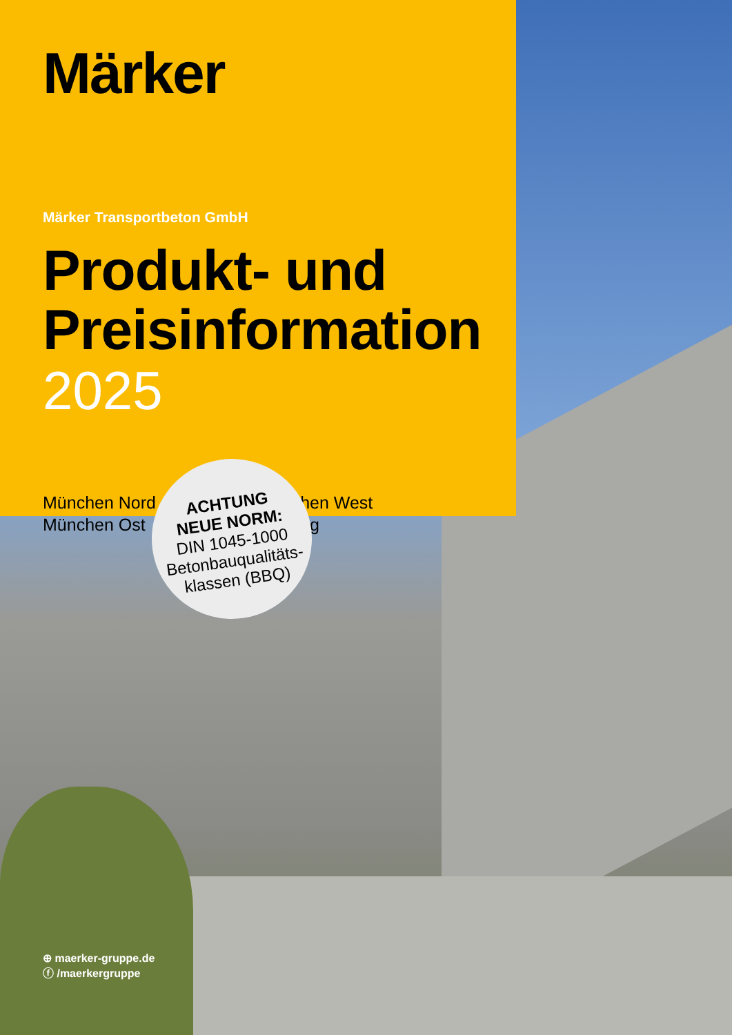Märker
Märker Transportbeton GmbH
Produkt- und Preisinformation
2025
München Nord
München Ost
München West
Freising
ACHTUNG
NEUE NORM:
DIN 1045-1000
Betonbauqualitäts-
klassen (BBQ)
⊕ maerker-gruppe.de
ⓕ /maerkergruppe